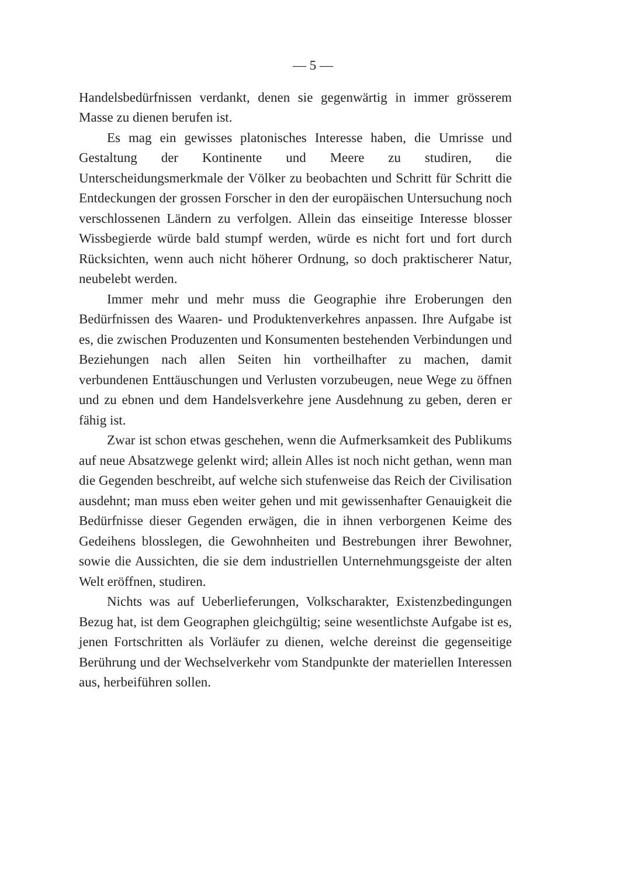— 5 —
Handelsbedürfnissen verdankt, denen sie gegenwärtig in immer grösserem Masse zu dienen berufen ist.
Es mag ein gewisses platonisches Interesse haben, die Umrisse und Gestaltung der Kontinente und Meere zu studiren, die Unterscheidungsmerkmale der Völker zu beobachten und Schritt für Schritt die Entdeckungen der grossen Forscher in den der europäischen Untersuchung noch verschlossenen Ländern zu verfolgen. Allein das einseitige Interesse blosser Wissbegierde würde bald stumpf werden, würde es nicht fort und fort durch Rücksichten, wenn auch nicht höherer Ordnung, so doch praktischerer Natur, neubelebt werden.
Immer mehr und mehr muss die Geographie ihre Eroberungen den Bedürfnissen des Waaren- und Produktenverkehres anpassen. Ihre Aufgabe ist es, die zwischen Produzenten und Konsumenten bestehenden Verbindungen und Beziehungen nach allen Seiten hin vortheilhafter zu machen, damit verbundenen Enttäuschungen und Verlusten vorzubeugen, neue Wege zu öffnen und zu ebnen und dem Handelsverkehre jene Ausdehnung zu geben, deren er fähig ist.
Zwar ist schon etwas geschehen, wenn die Aufmerksamkeit des Publikums auf neue Absatzwege gelenkt wird; allein Alles ist noch nicht gethan, wenn man die Gegenden beschreibt, auf welche sich stufenweise das Reich der Civilisation ausdehnt; man muss eben weiter gehen und mit gewissenhafter Genauigkeit die Bedürfnisse dieser Gegenden erwägen, die in ihnen verborgenen Keime des Gedeihens blosslegen, die Gewohnheiten und Bestrebungen ihrer Bewohner, sowie die Aussichten, die sie dem industriellen Unternehmungsgeiste der alten Welt eröffnen, studiren.
Nichts was auf Ueberlieferungen, Volkscharakter, Existenzbedingungen Bezug hat, ist dem Geographen gleichgültig; seine wesentlichste Aufgabe ist es, jenen Fortschritten als Vorläufer zu dienen, welche dereinst die gegenseitige Berührung und der Wechselverkehr vom Standpunkte der materiellen Interessen aus, herbeiführen sollen.